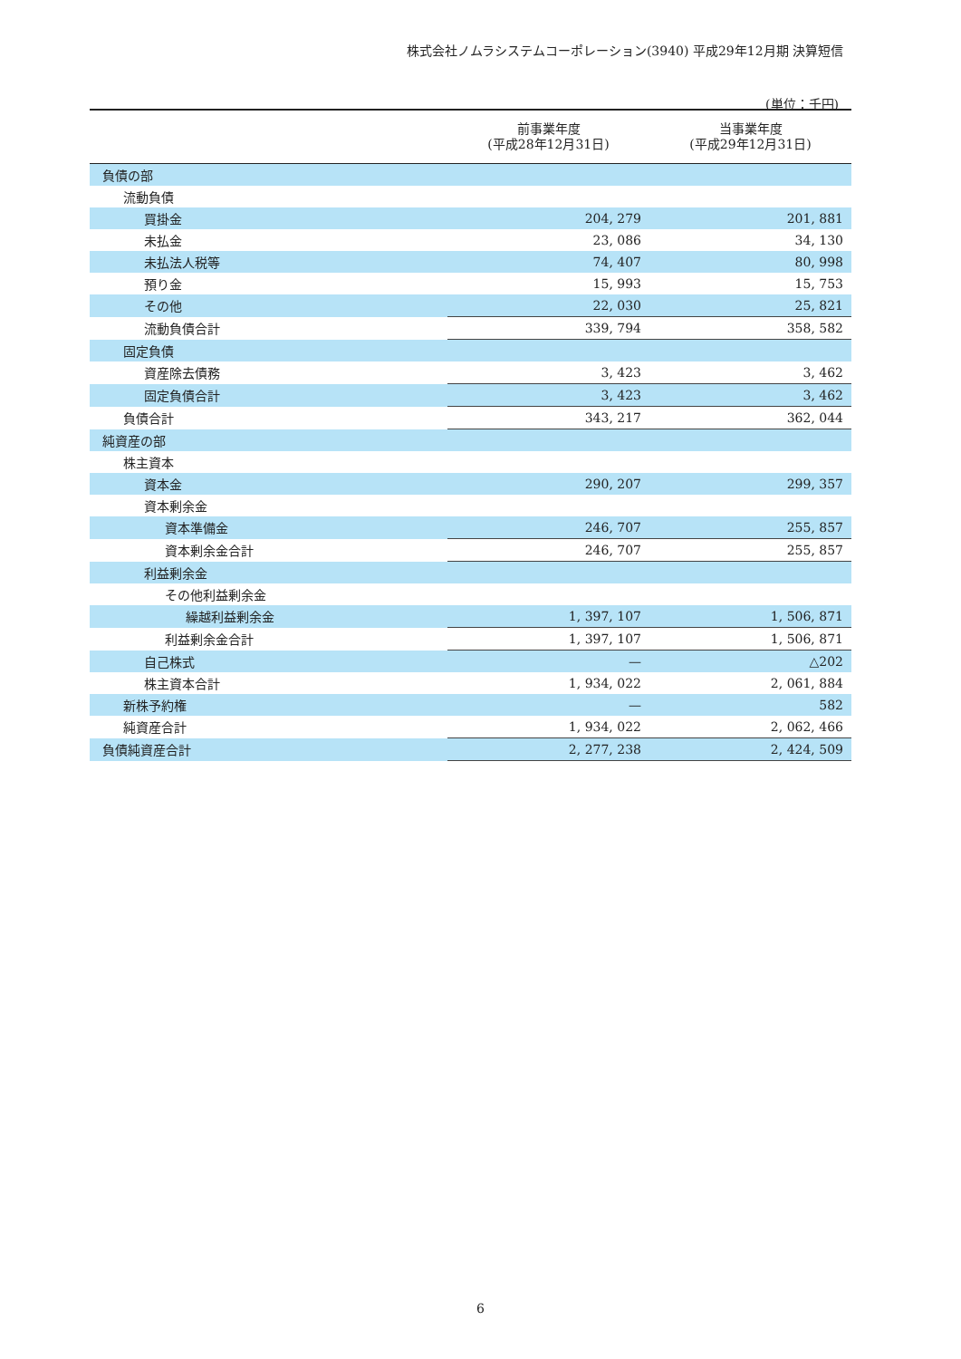株式会社ノムラシステムコーポレーション(3940) 平成29年12月期 決算短信
(単位：千円)
| | 前事業年度 (平成28年12月31日) | 当事業年度 (平成29年12月31日) |
| --- | --- | --- |
| 負債の部 | | |
| 流動負債 | | |
| 買掛金 | 204, 279 | 201, 881 |
| 未払金 | 23, 086 | 34, 130 |
| 未払法人税等 | 74, 407 | 80, 998 |
| 預り金 | 15, 993 | 15, 753 |
| その他 | 22, 030 | 25, 821 |
| 流動負債合計 | 339, 794 | 358, 582 |
| 固定負債 | | |
| 資産除去債務 | 3, 423 | 3, 462 |
| 固定負債合計 | 3, 423 | 3, 462 |
| 負債合計 | 343, 217 | 362, 044 |
| 純資産の部 | | |
| 株主資本 | | |
| 資本金 | 290, 207 | 299, 357 |
| 資本剰余金 | | |
| 資本準備金 | 246, 707 | 255, 857 |
| 資本剰余金合計 | 246, 707 | 255, 857 |
| 利益剰余金 | | |
| その他利益剰余金 | | |
| 繰越利益剰余金 | 1, 397, 107 | 1, 506, 871 |
| 利益剰余金合計 | 1, 397, 107 | 1, 506, 871 |
| 自己株式 | — | △202 |
| 株主資本合計 | 1, 934, 022 | 2, 061, 884 |
| 新株予約権 | — | 582 |
| 純資産合計 | 1, 934, 022 | 2, 062, 466 |
| 負債純資産合計 | 2, 277, 238 | 2, 424, 509 |
6